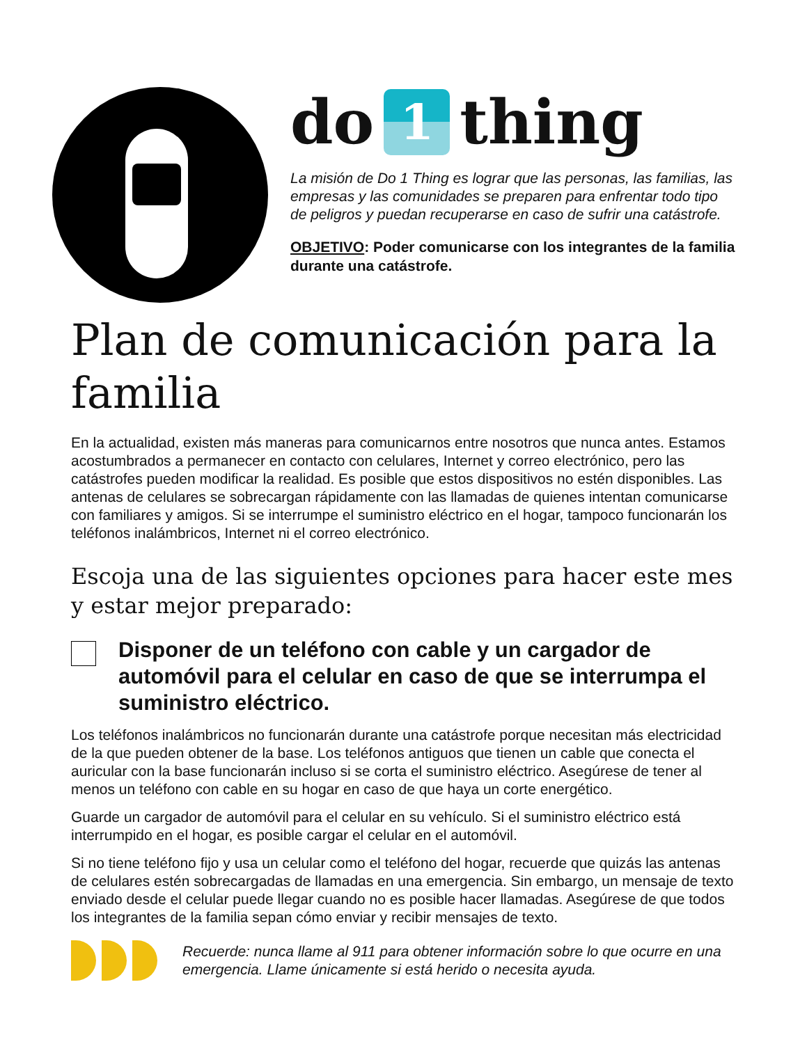do 1 thing
La misión de Do 1 Thing es lograr que las personas, las familias, las empresas y las comunidades se preparen para enfrentar todo tipo de peligros y puedan recuperarse en caso de sufrir una catástrofe.
OBJETIVO: Poder comunicarse con los integrantes de la familia durante una catástrofe.
Plan de comunicación para la familia
En la actualidad, existen más maneras para comunicarnos entre nosotros que nunca antes. Estamos acostumbrados a permanecer en contacto con celulares, Internet y correo electrónico, pero las catástrofes pueden modificar la realidad. Es posible que estos dispositivos no estén disponibles. Las antenas de celulares se sobrecargan rápidamente con las llamadas de quienes intentan comunicarse con familiares y amigos. Si se interrumpe el suministro eléctrico en el hogar, tampoco funcionarán los teléfonos inalámbricos, Internet ni el correo electrónico.
Escoja una de las siguientes opciones para hacer este mes y estar mejor preparado:
Disponer de un teléfono con cable y un cargador de automóvil para el celular en caso de que se interrumpa el suministro eléctrico.
Los teléfonos inalámbricos no funcionarán durante una catástrofe porque necesitan más electricidad de la que pueden obtener de la base. Los teléfonos antiguos que tienen un cable que conecta el auricular con la base funcionarán incluso si se corta el suministro eléctrico. Asegúrese de tener al menos un teléfono con cable en su hogar en caso de que haya un corte energético.
Guarde un cargador de automóvil para el celular en su vehículo. Si el suministro eléctrico está interrumpido en el hogar, es posible cargar el celular en el automóvil.
Si no tiene teléfono fijo y usa un celular como el teléfono del hogar, recuerde que quizás las antenas de celulares estén sobrecargadas de llamadas en una emergencia. Sin embargo, un mensaje de texto enviado desde el celular puede llegar cuando no es posible hacer llamadas. Asegúrese de que todos los integrantes de la familia sepan cómo enviar y recibir mensajes de texto.
Recuerde: nunca llame al 911 para obtener información sobre lo que ocurre en una emergencia. Llame únicamente si está herido o necesita ayuda.